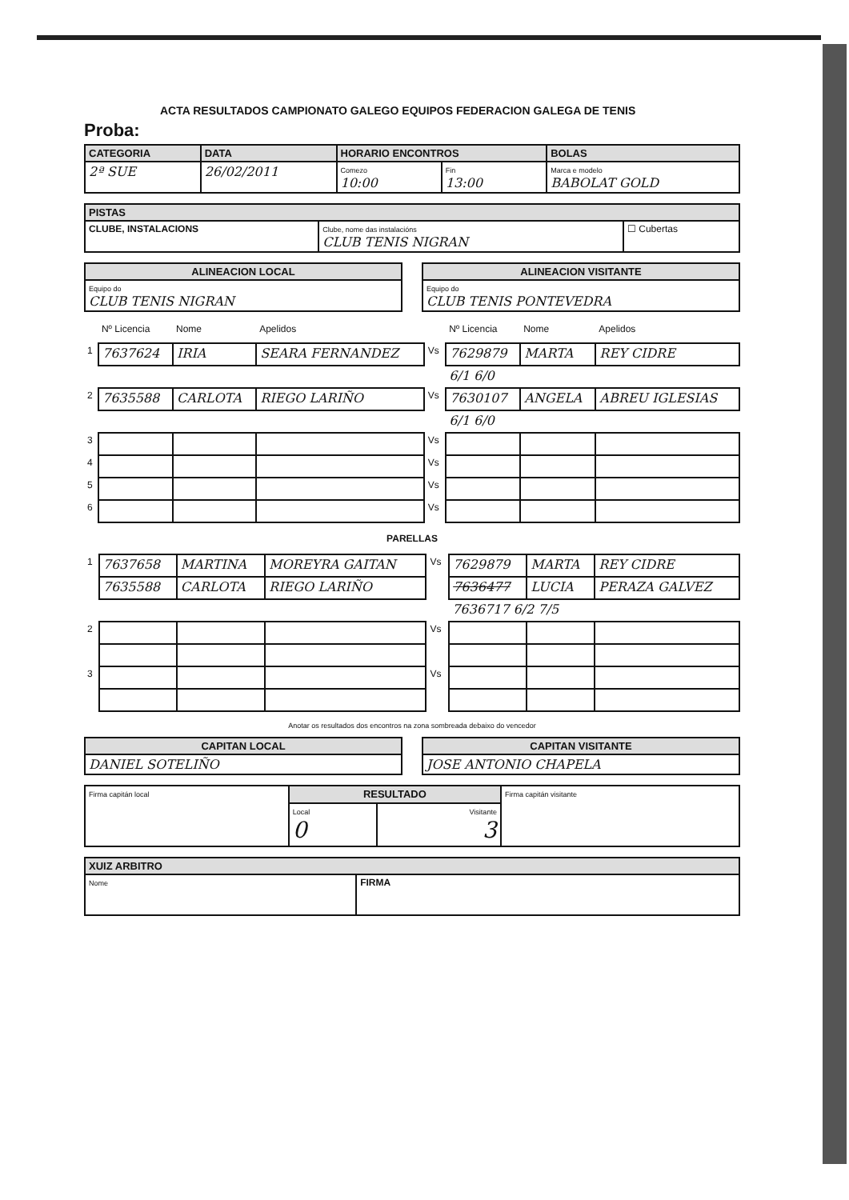ACTA RESULTADOS CAMPIONATO GALEGO EQUIPOS FEDERACION GALEGA DE TENIS
Proba:
| CATEGORIA | DATA | HORARIO ENCONTROS | | BOLAS |
| --- | --- | --- | --- | --- |
| 2ª SUE | 26/02/2011 | Comezo 10:00 | Fin 13:00 | Marca e modelo BABOLAT GOLD |
| PISTAS | | |
| --- | --- | --- |
| CLUBE, INSTALACIONS | Clube, nome das instalacións CLUB TENIS NIGRAN | ☐ Cubertas |
| ALINEACION LOCAL |
| --- |
| Equipo do CLUB TENIS NIGRAN |
| ALINEACION VISITANTE |
| --- |
| Equipo do CLUB TENIS PONTEVEDRA |
| | Nº Licencia | Nome | Apelidos | | Nº Licencia | Nome | Apelidos |
| 1 | 7637624 | IRIA | SEARA FERNANDEZ | Vs | 7629879 | MARTA | REY CIDRE |
| | | | | | 6/1 6/0 | | |
| 2 | 7635588 | CARLOTA | RIEGO LARIÑO | Vs | 7630107 | ANGELA | ABREU IGLESIAS |
| | | | | | 6/1 6/0 | | |
| 3 | | | | Vs | | | |
| 4 | | | | Vs | | | |
| 5 | | | | Vs | | | |
| 6 | | | | Vs | | | |
PARELLAS
| 1 | 7637658 | MARTINA | MOREYRA GAITAN | Vs | 7629879 | MARTA | REY CIDRE |
| | 7635588 | CARLOTA | RIEGO LARIÑO | | 7636477 | LUCIA | PERAZA GALVEZ |
| | | | | | 7636717 6/2 7/5 | | |
| 2 | | | | Vs | | | |
| 3 | | | | Vs | | | |
Anotar os resultados dos encontros na zona sombreada debaixo do vencedor
| CAPITAN LOCAL |
| --- |
| DANIEL SOTELIÑO |
| CAPITAN VISITANTE |
| --- |
| JOSE ANTONIO CHAPELA |
| Firma capitán local | RESULTADO | | Firma capitán visitante |
| | Local 0 | Visitante 3 | |
| XUIZ ARBITRO | |
| --- | --- |
| Nome | FIRMA |